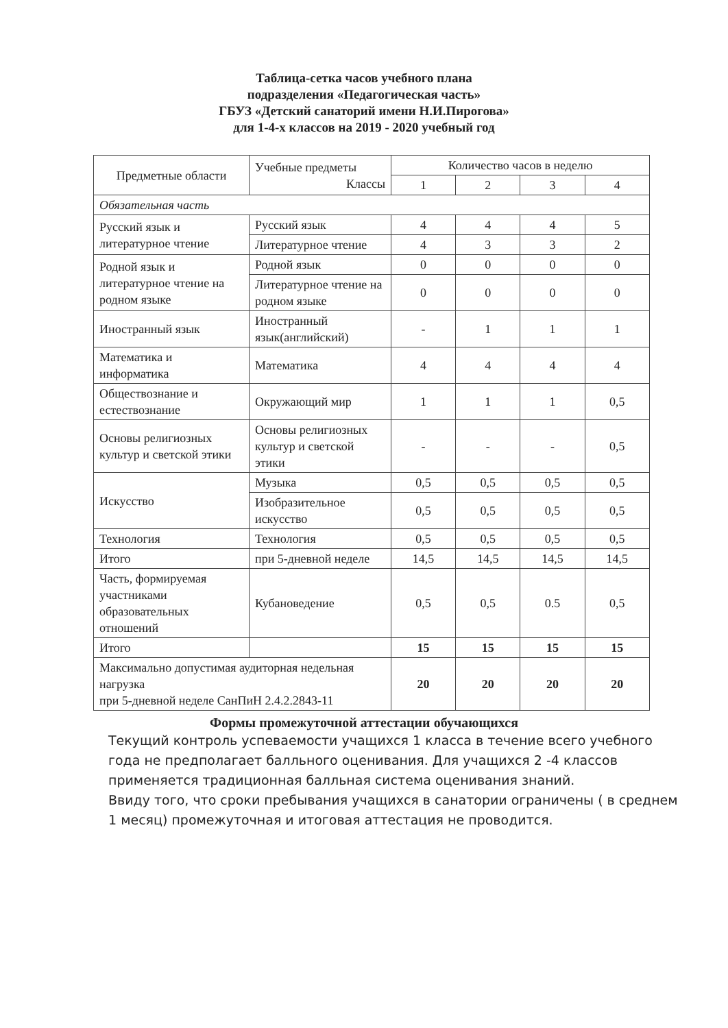Таблица-сетка часов учебного плана
подразделения «Педагогическая часть»
ГБУЗ «Детский санаторий имени Н.И.Пирогова»
для 1-4-х классов на 2019 - 2020 учебный год
| Предметные области | Учебные предметы Классы | Количество часов в неделю | | | |
| --- | --- | --- | --- | --- | --- |
| | | 1 | 2 | 3 | 4 |
| Обязательная часть | | | | | |
| Русский язык и литературное чтение | Русский язык | 4 | 4 | 4 | 5 |
| | Литературное чтение | 4 | 3 | 3 | 2 |
| Родной язык и литературное чтение на родном языке | Родной язык | 0 | 0 | 0 | 0 |
| | Литературное чтение на родном языке | 0 | 0 | 0 | 0 |
| Иностранный язык | Иностранный язык(английский) | - | 1 | 1 | 1 |
| Математика и информатика | Математика | 4 | 4 | 4 | 4 |
| Обществознание и естествознание | Окружающий мир | 1 | 1 | 1 | 0,5 |
| Основы религиозных культур и светской этики | Основы религиозных культур и светской этики | - | - | - | 0,5 |
| Искусство | Музыка | 0,5 | 0,5 | 0,5 | 0,5 |
| | Изобразительное искусство | 0,5 | 0,5 | 0,5 | 0,5 |
| Технология | Технология | 0,5 | 0,5 | 0,5 | 0,5 |
| Итого | при 5-дневной неделе | 14,5 | 14,5 | 14,5 | 14,5 |
| Часть, формируемая участниками образовательных отношений | Кубановедение | 0,5 | 0,5 | 0.5 | 0,5 |
| Итого | | 15 | 15 | 15 | 15 |
| Максимально допустимая аудиторная недельная нагрузка при 5-дневной неделе СанПиН 2.4.2.2843-11 | | 20 | 20 | 20 | 20 |
Формы промежуточной аттестации обучающихся
Текущий контроль успеваемости учащихся 1 класса в течение всего учебного года не предполагает балльного оценивания. Для учащихся 2 -4 классов применяется традиционная балльная система оценивания знаний.
Ввиду того, что сроки пребывания учащихся в санатории ограничены ( в среднем 1 месяц) промежуточная и итоговая аттестация не проводится.